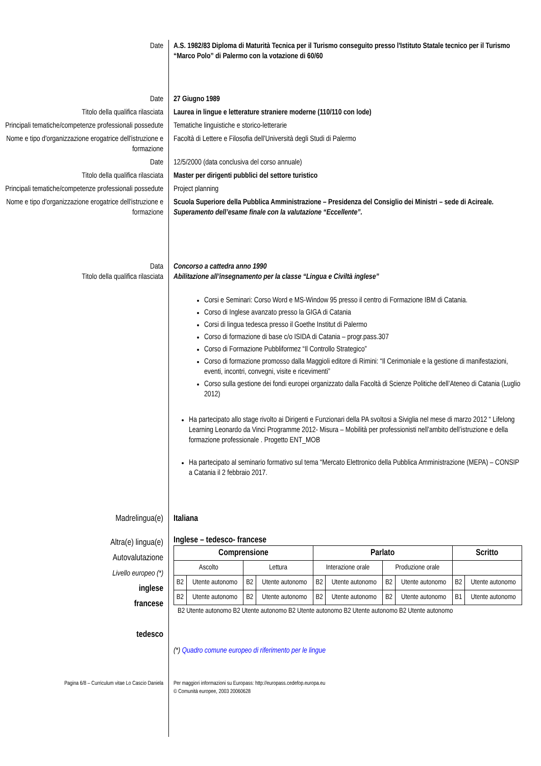Date A.S. 1982/83 Diploma di Maturità Tecnica per il Turismo conseguito presso l'Istituto Statale tecnico per il Turismo “Marco Polo” di Palermo con la votazione di 60/60
Date 27 Giugno 1989
Titolo della qualifica rilasciata Laurea in lingue e letterature straniere moderne (110/110 con lode)
Principali tematiche/competenze professionali possedute
Tematiche linguistiche e storico-letterarie
Nome e tipo d'organizzazione erogatrice dell'istruzione e formazione
Facoltà di Lettere e Filosofia dell’Università degli Studi di Palermo
Date 12/5/2000 (data conclusiva del corso annuale)
Titolo della qualifica rilasciata Master per dirigenti pubblici del settore turistico
Principali tematiche/competenze professionali possedute
Project planning
Nome e tipo d'organizzazione erogatrice dell'istruzione e formazione
Scuola Superiore della Pubblica Amministrazione – Presidenza del Consiglio dei Ministri – sede di Acireale. Superamento dell’esame finale con la valutazione “Eccellente”.
Data
Titolo della qualifica rilasciata
Concorso a cattedra anno 1990
Abilitazione all’insegnamento per la classe “Lingua e Civiltà inglese”
Corsi e Seminari: Corso Word e MS-Window 95 presso il centro di Formazione IBM di Catania.
Corso di Inglese avanzato presso la GIGA di Catania
Corsi di lingua tedesca presso il Goethe Institut di Palermo
Corso di formazione di base c/o ISIDA di Catania – progr.pass.307
Corso di Formazione Pubbliformez “Il Controllo Strategico”
Corso di formazione promosso dalla Maggioli editore di Rimini: “Il Cerimoniale e la gestione di manifestazioni, eventi, incontri, convegni, visite e ricevimenti”
Corso sulla gestione dei fondi europei organizzato dalla Facoltà di Scienze Politiche dell’Ateneo di Catania (Luglio 2012)
Ha partecipato allo stage rivolto ai Dirigenti e Funzionari della PA svoltosi a Siviglia nel mese di marzo 2012 “ Lifelong Learning Leonardo da Vinci Programme 2012- Misura – Mobilità per professionisti nell’ambito dell’istruzione e della formazione professionale . Progetto ENT_MOB
Ha partecipato al seminario formativo sul tema “Mercato Elettronico della Pubblica Amministrazione (MEPA) – CONSIP a Catania il 2 febbraio 2017.
Madrelingua(e) Italiana
Altra(e) lingua(e)
Autovalutazione
Livello europeo (*)
inglese
francese
tedesco
Inglese – tedesco- francese
| Comprensione | | | | Parlato | | | | Scritto | |
| --- | --- | --- | --- | --- | --- | --- | --- | --- | --- |
| Ascolto | | Lettura | | Interazione orale | | Produzione orale | | | |
| B2 | Utente autonomo | B2 | Utente autonomo | B2 | Utente autonomo | B2 | Utente autonomo | B2 | Utente autonomo |
| B2 | Utente autonomo | B2 | Utente autonomo | B2 | Utente autonomo | B2 | Utente autonomo | B1 | Utente autonomo |
B2 Utente autonomo B2 Utente autonomo B2 Utente autonomo B2 Utente autonomo B2 Utente autonomo
(*) Quadro comune europeo di riferimento per le lingue
Pagina 6/8 – Curriculum vitae Lo Cascio Daniela Per maggiori informazioni su Europass: http://europass.cedefop.europa.eu
© Comunità europee, 2003 20060628